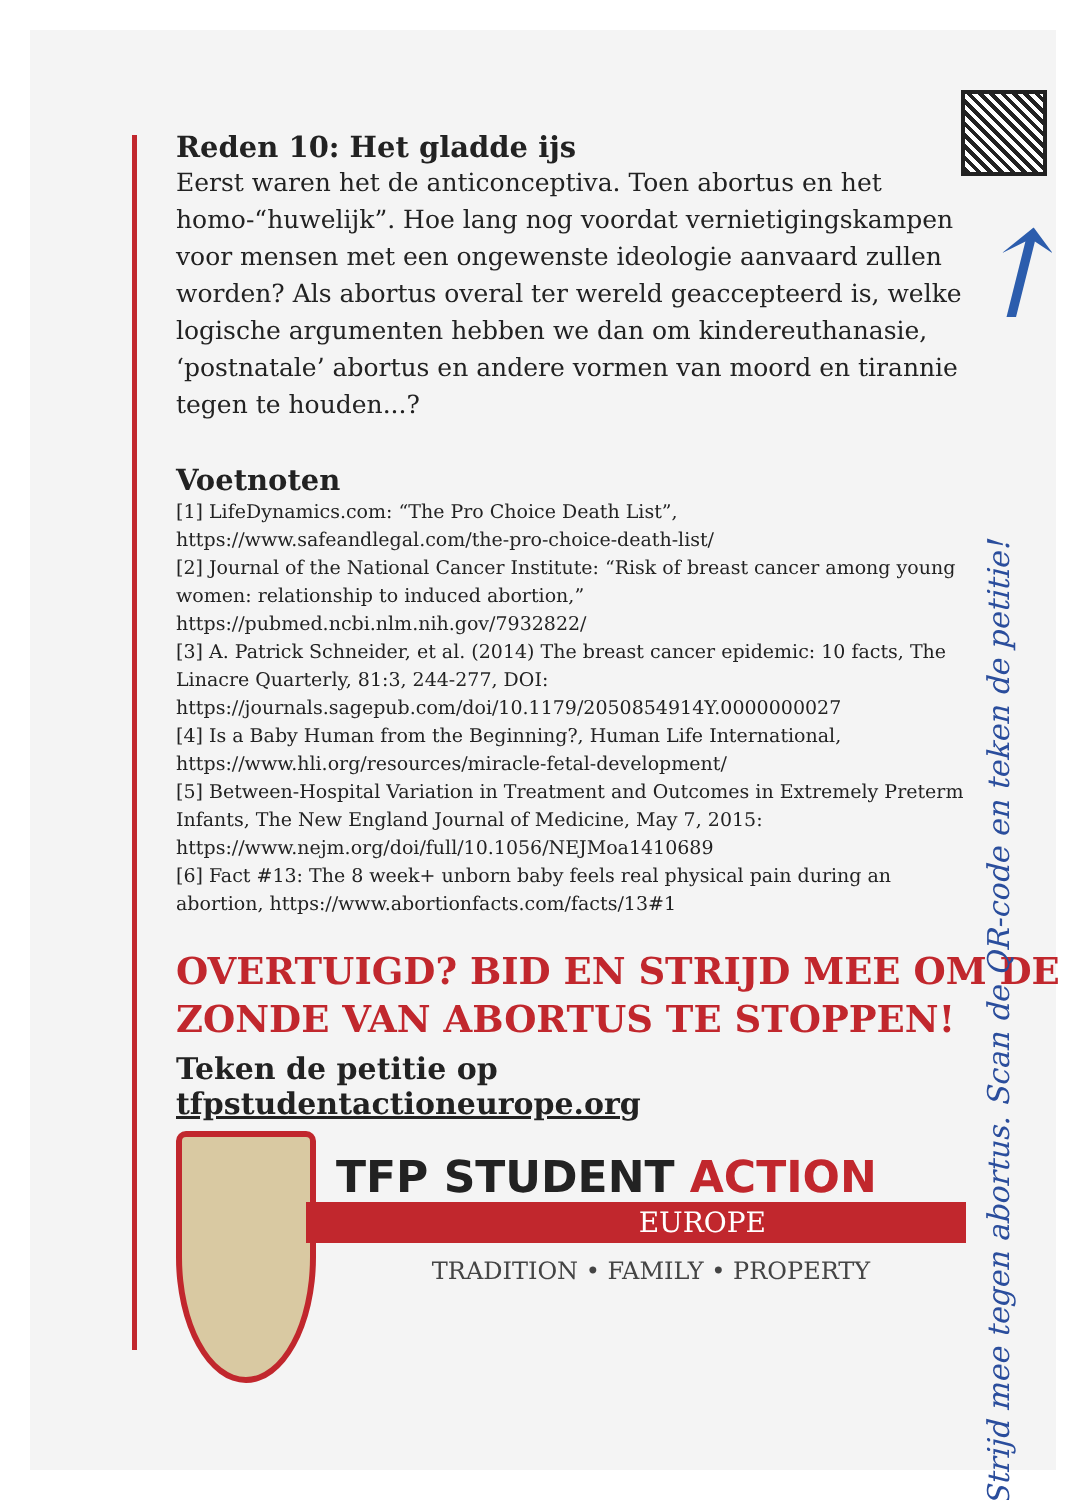Reden 10: Het gladde ijs
Eerst waren het de anticonceptiva. Toen abortus en het homo-“huwelijk”. Hoe lang nog voordat vernietigingskampen voor mensen met een ongewenste ideologie aanvaard zullen worden? Als abortus overal ter wereld geaccepteerd is, welke logische argumenten hebben we dan om kindereuthanasie, ‘postnatale’ abortus en andere vormen van moord en tirannie tegen te houden...?
Voetnoten
[1] LifeDynamics.com: “The Pro Choice Death List”, https://www.safeandlegal.com/the-pro-choice-death-list/
[2] Journal of the National Cancer Institute: “Risk of breast cancer among young women: relationship to induced abortion,” https://pubmed.ncbi.nlm.nih.gov/7932822/
[3] A. Patrick Schneider, et al. (2014) The breast cancer epidemic: 10 facts, The Linacre Quarterly, 81:3, 244-277, DOI: https://journals.sagepub.com/doi/10.1179/2050854914Y.0000000027
[4] Is a Baby Human from the Beginning?, Human Life International, https://www.hli.org/resources/miracle-fetal-development/
[5] Between-Hospital Variation in Treatment and Outcomes in Extremely Preterm Infants, The New England Journal of Medicine, May 7, 2015: https://www.nejm.org/doi/full/10.1056/NEJMoa1410689
[6] Fact #13: The 8 week+ unborn baby feels real physical pain during an abortion, https://www.abortionfacts.com/facts/13#1
OVERTUIGD? BID EN STRIJD MEE OM DE ZONDE VAN ABORTUS TE STOPPEN!
Teken de petitie op tfpstudentactioneurope.org
TFP STUDENT ACTION
EUROPE
TRADITION • FAMILY • PROPERTY
↑
Strijd mee tegen abortus. Scan de QR-code en teken de petitie!